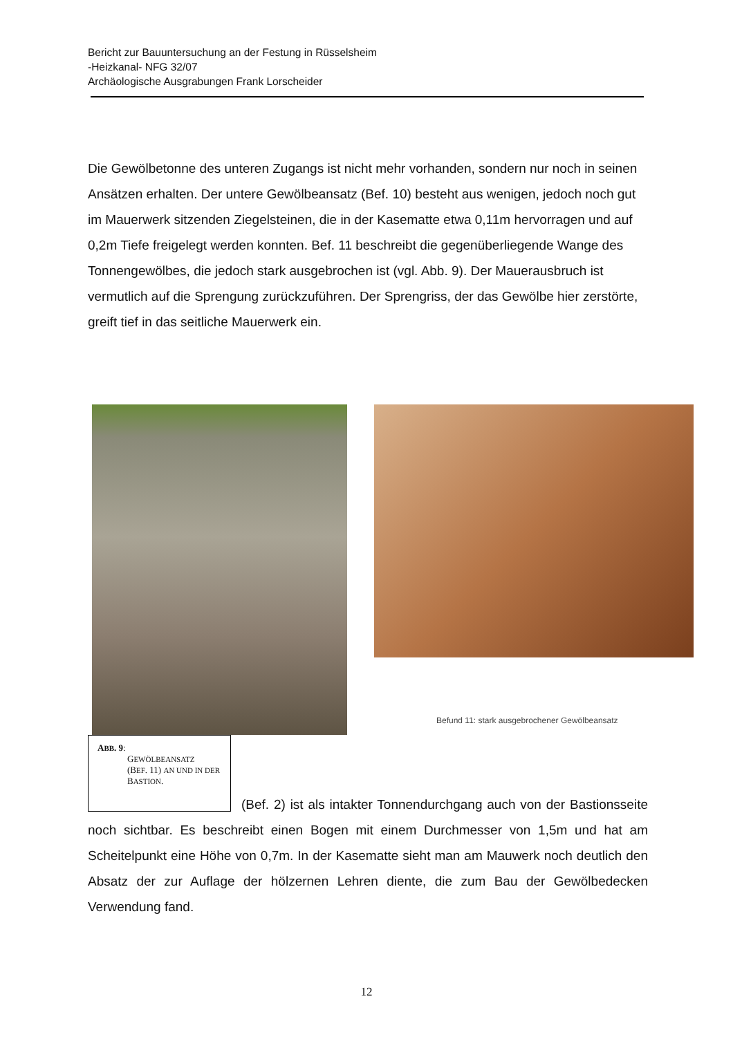Bericht zur Bauuntersuchung an der Festung in Rüsselsheim
-Heizkanal- NFG 32/07
Archäologische Ausgrabungen Frank Lorscheider
Die Gewölbetonne des unteren Zugangs ist nicht mehr vorhanden, sondern nur noch in seinen Ansätzen erhalten. Der untere Gewölbeansatz (Bef. 10) besteht aus wenigen, jedoch noch gut im Mauerwerk sitzenden Ziegelsteinen, die in der Kasematte etwa 0,11m hervorragen und auf 0,2m Tiefe freigelegt werden konnten. Bef. 11 beschreibt die gegenüberliegende Wange des Tonnengewölbes, die jedoch stark ausgebrochen ist (vgl. Abb. 9). Der Mauerausbruch ist vermutlich auf die Sprengung zurückzuführen. Der Sprengriss, der das Gewölbe hier zerstörte, greift tief in das seitliche Mauerwerk ein.
Befund 11: stark ausgebrochener Gewölbeansatz
ABB. 9:
GEWÖLBEANSATZ
(BEF. 11) AN UND IN DER BASTION.
(Bef. 2) ist als intakter Tonnendurchgang auch von der Bastionsseite noch sichtbar. Es beschreibt einen Bogen mit einem Durchmesser von 1,5m und hat am Scheitelpunkt eine Höhe von 0,7m. In der Kasematte sieht man am Mauwerk noch deutlich den Absatz der zur Auflage der hölzernen Lehren diente, die zum Bau der Gewölbedecken Verwendung fand.
12